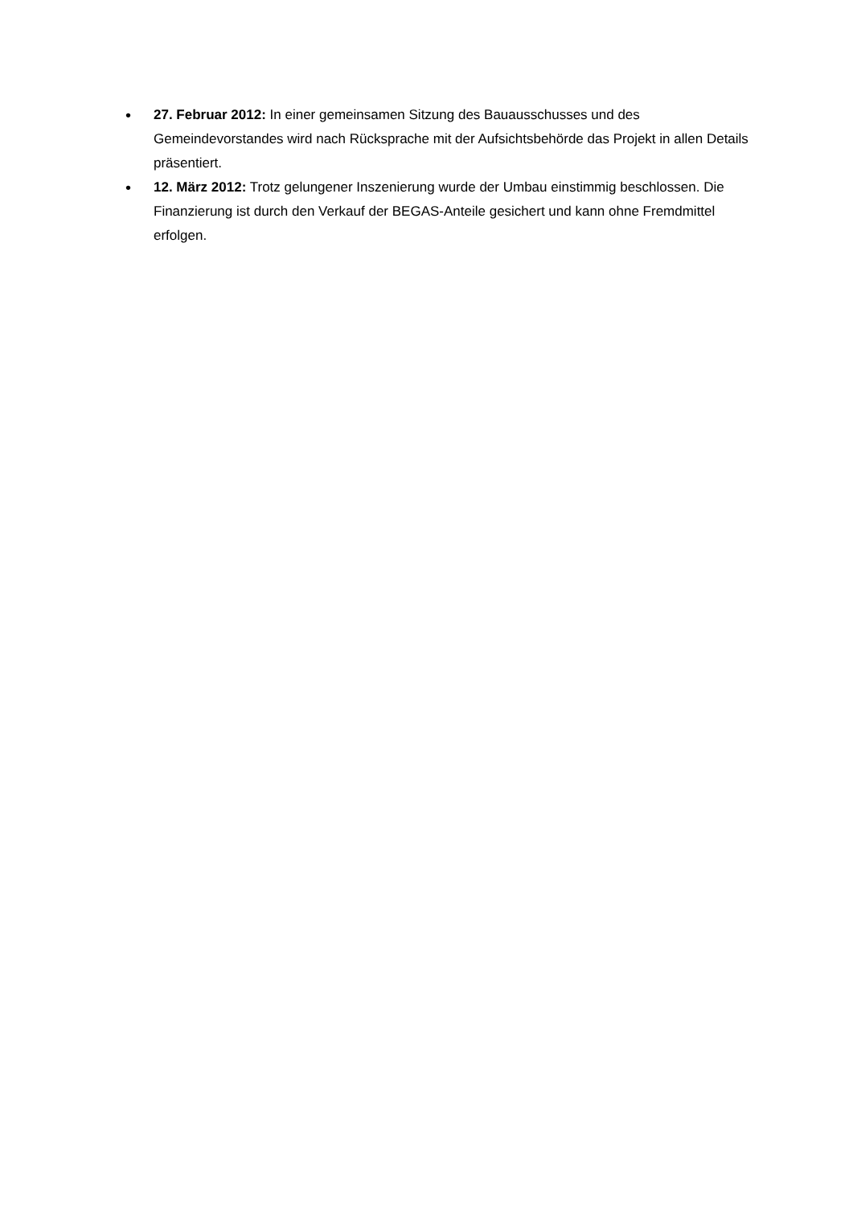• 27. Februar 2012: In einer gemeinsamen Sitzung des Bauausschusses und des Gemeindevorstandes wird nach Rücksprache mit der Aufsichtsbehörde das Projekt in allen Details präsentiert.
• 12. März 2012: Trotz gelungener Inszenierung wurde der Umbau einstimmig beschlossen. Die Finanzierung ist durch den Verkauf der BEGAS-Anteile gesichert und kann ohne Fremdmittel erfolgen.